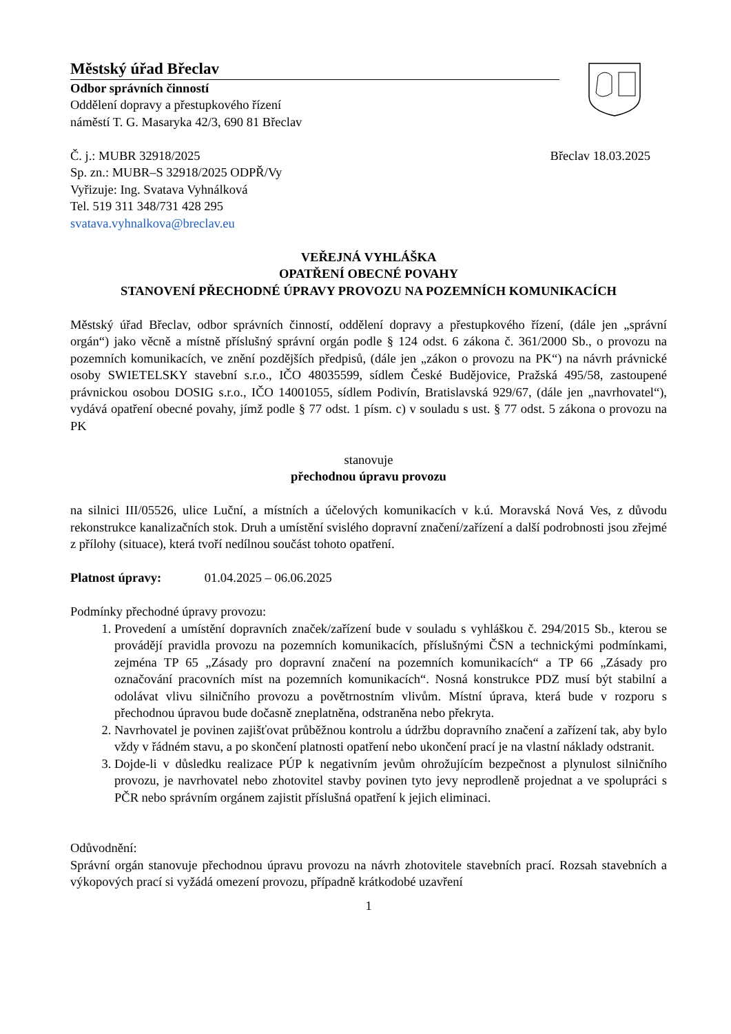Městský úřad Břeclav
Odbor správních činností
Oddělení dopravy a přestupkového řízení
náměstí T. G. Masaryka 42/3, 690 81 Břeclav
Č. j.: MUBR 32918/2025 Břeclav 18.03.2025
Sp. zn.: MUBR–S 32918/2025 ODPŘ/Vy
Vyřizuje: Ing. Svatava Vyhnálková
Tel. 519 311 348/731 428 295
svatava.vyhnalkova@breclav.eu
VEŘEJNÁ VYHLÁŠKA
OPATŘENÍ OBECNÉ POVAHY
STANOVENÍ PŘECHODNÉ ÚPRAVY PROVOZU NA POZEMNÍCH KOMUNIKACÍCH
Městský úřad Břeclav, odbor správních činností, oddělení dopravy a přestupkového řízení, (dále jen „správní orgán“) jako věcně a místně příslušný správní orgán podle § 124 odst. 6 zákona č. 361/2000 Sb., o provozu na pozemních komunikacích, ve znění pozdějších předpisů, (dále jen „zákon o provozu na PK“) na návrh právnické osoby SWIETELSKY stavební s.r.o., IČO 48035599, sídlem České Budějovice, Pražská 495/58, zastoupené právnickou osobou DOSIG s.r.o., IČO 14001055, sídlem Podivín, Bratislavská 929/67, (dále jen „navrhovatel“), vydává opatření obecné povahy, jímž podle § 77 odst. 1 písm. c) v souladu s ust. § 77 odst. 5 zákona o provozu na PK
stanovuje
přechodnou úpravu provozu
na silnici III/05526, ulice Luční, a místních a účelových komunikacích v k.ú. Moravská Nová Ves, z důvodu rekonstrukce kanalizačních stok. Druh a umístění svislého dopravní značení/zařízení a další podrobnosti jsou zřejmé z přílohy (situace), která tvoří nedílnou součást tohoto opatření.
Platnost úpravy: 01.04.2025 – 06.06.2025
Podmínky přechodné úpravy provozu:
1. Provedení a umístění dopravních značek/zařízení bude v souladu s vyhláškou č. 294/2015 Sb., kterou se provádějí pravidla provozu na pozemních komunikacích, příslušnými ČSN a technickými podmínkami, zejména TP 65 „Zásady pro dopravní značení na pozemních komunikacích“ a TP 66 „Zásady pro označování pracovních míst na pozemních komunikacích“. Nosná konstrukce PDZ musí být stabilní a odolávat vlivu silničního provozu a povětrnostním vlivům. Místní úprava, která bude v rozporu s přechodnou úpravou bude dočasně zneplatněna, odstraněna nebo překryta.
2. Navrhovatel je povinen zajišťovat průběžnou kontrolu a údržbu dopravního značení a zařízení tak, aby bylo vždy v řádném stavu, a po skončení platnosti opatření nebo ukončení prací je na vlastní náklady odstranit.
3. Dojde-li v důsledku realizace PÚP k negativním jevům ohrožujícím bezpečnost a plynulost silničního provozu, je navrhovatel nebo zhotovitel stavby povinen tyto jevy neprodleně projednat a ve spolupráci s PČR nebo správním orgánem zajistit příslušná opatření k jejich eliminaci.
Odůvodnění:
Správní orgán stanovuje přechodnou úpravu provozu na návrh zhotovitele stavebních prací. Rozsah stavebních a výkopových prací si vyžádá omezení provozu, případně krátkodobé uzavření
1